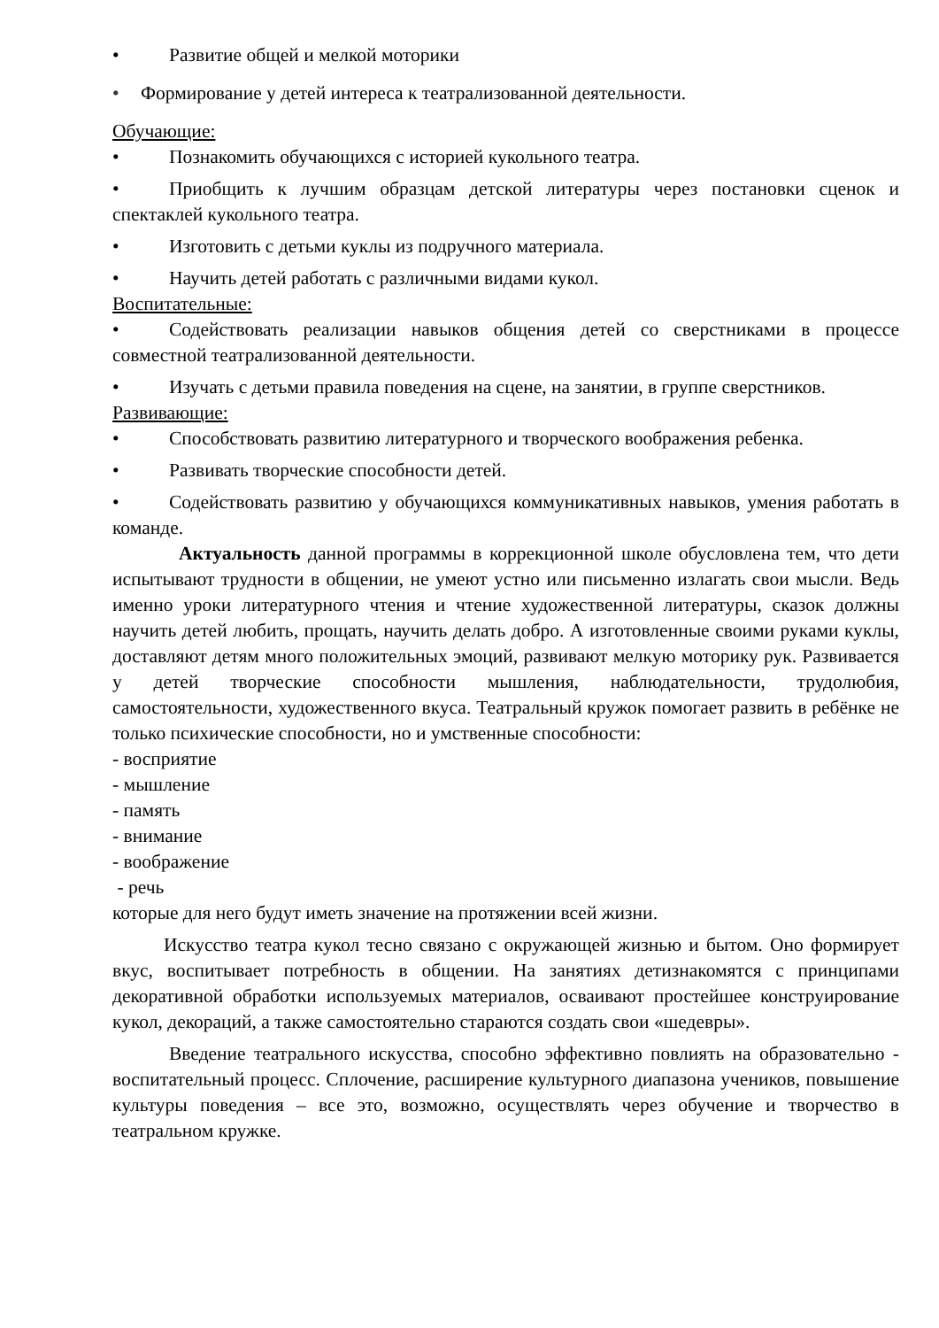• Развитие общей и мелкой моторики
• Формирование у детей интереса к театрализованной деятельности.
Обучающие:
• Познакомить обучающихся с историей кукольного театра.
• Приобщить к лучшим образцам детской литературы через постановки сценок и спектаклей кукольного театра.
• Изготовить с детьми куклы из подручного материала.
• Научить детей работать с различными видами кукол.
Воспитательные:
• Содействовать реализации навыков общения детей со сверстниками в процессе совместной театрализованной деятельности.
• Изучать с детьми правила поведения на сцене, на занятии, в группе сверстников.
Развивающие:
• Способствовать развитию литературного и творческого воображения ребенка.
• Развивать творческие способности детей.
• Содействовать развитию у обучающихся коммуникативных навыков, умения работать в команде.
Актуальность данной программы в коррекционной школе обусловлена тем, что дети испытывают трудности в общении, не умеют устно или письменно излагать свои мысли. Ведь именно уроки литературного чтения и чтение художественной литературы, сказок должны научить детей любить, прощать, научить делать добро. А изготовленные своими руками куклы, доставляют детям много положительных эмоций, развивают мелкую моторику рук. Развивается у детей творческие способности мышления, наблюдательности, трудолюбия, самостоятельности, художественного вкуса. Театральный кружок помогает развить в ребёнке не только психические способности, но и умственные способности:
- восприятие
- мышление
- память
- внимание
- воображение
- речь
которые для него будут иметь значение на протяжении всей жизни.
Искусство театра кукол тесно связано с окружающей жизнью и бытом. Оно формирует вкус, воспитывает потребность в общении. На занятиях детизнакомятся с принципами декоративной обработки используемых материалов, осваивают простейшее конструирование кукол, декораций, а также самостоятельно стараются создать свои «шедевры».
Введение театрального искусства, способно эффективно повлиять на образовательно - воспитательный процесс. Сплочение, расширение культурного диапазона учеников, повышение культуры поведения – все это, возможно, осуществлять через обучение и творчество в театральном кружке.